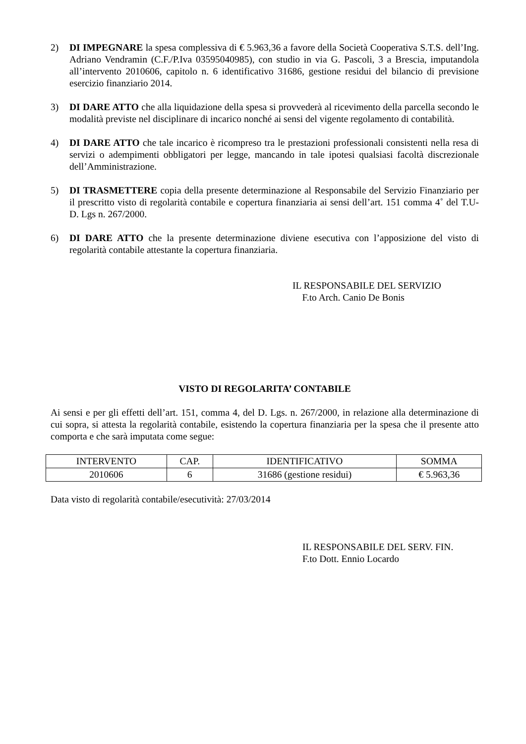2) DI IMPEGNARE la spesa complessiva di € 5.963,36 a favore della Società Cooperativa S.T.S. dell’Ing. Adriano Vendramin (C.F./P.Iva 03595040985), con studio in via G. Pascoli, 3 a Brescia, imputandola all’intervento 2010606, capitolo n. 6 identificativo 31686, gestione residui del bilancio di previsione esercizio finanziario 2014.
3) DI DARE ATTO che alla liquidazione della spesa si provvederà al ricevimento della parcella secondo le modalità previste nel disciplinare di incarico nonché ai sensi del vigente regolamento di contabilità.
4) DI DARE ATTO che tale incarico è ricompreso tra le prestazioni professionali consistenti nella resa di servizi o adempimenti obbligatori per legge, mancando in tale ipotesi qualsiasi facoltà discrezionale dell’Amministrazione.
5) DI TRASMETTERE copia della presente determinazione al Responsabile del Servizio Finanziario per il prescritto visto di regolarità contabile e copertura finanziaria ai sensi dell’art. 151 comma 4˚ del T.U- D. Lgs n. 267/2000.
6) DI DARE ATTO che la presente determinazione diviene esecutiva con l’apposizione del visto di regolarità contabile attestante la copertura finanziaria.
IL RESPONSABILE DEL SERVIZIO
F.to Arch. Canio De Bonis
VISTO DI REGOLARITA’ CONTABILE
Ai sensi e per gli effetti dell’art. 151, comma 4, del D. Lgs. n. 267/2000, in relazione alla determinazione di cui sopra, si attesta la regolarità contabile, esistendo la copertura finanziaria per la spesa che il presente atto comporta e che sarà imputata come segue:
| INTERVENTO | CAP. | IDENTIFICATIVO | SOMMA |
| 2010606 | 6 | 31686 (gestione residui) | € 5.963,36 |
Data visto di regolarità contabile/esecutività: 27/03/2014
IL RESPONSABILE DEL SERV. FIN.
F.to Dott. Ennio Locardo